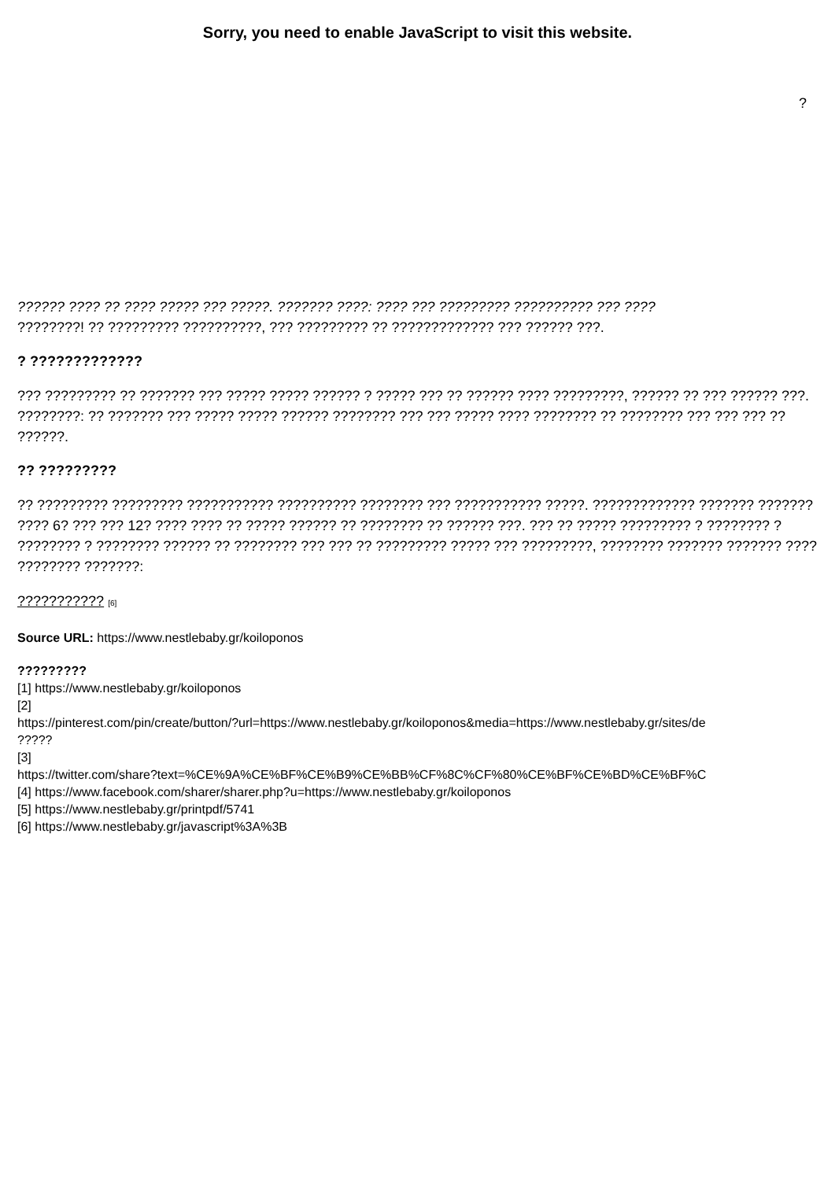Sorry, you need to enable JavaScript to visit this website.
?
?????? ???? ?? ???? ????? ??? ?????. ??????? ????: ???? ??? ????????? ?????????? ??? ????
????????! ?? ????????? ??????????, ??? ????????? ?? ????????????? ??? ?????? ???.
? ?????????????
??? ????????? ?? ??????? ??? ????? ????? ?????? ? ????? ??? ?? ?????? ???? ?????????, ?????? ?? ??? ?????? ???. ????????: ?? ??????? ??? ????? ????? ?????? ???????? ??? ??? ????? ???? ???????? ?? ???????? ??? ??? ??? ?? ??????.
?? ?????????
?? ????????? ????????? ??????????? ?????????? ???????? ??? ??????????? ?????. ????????????? ??????? ??????? ???? 6? ??? ??? 12? ???? ???? ?? ????? ?????? ?? ???????? ?? ?????? ???. ??? ?? ????? ????????? ? ???????? ? ???????? ? ???????? ?????? ?? ???????? ??? ??? ?? ????????? ????? ??? ?????????, ???????? ??????? ??????? ???? ???????? ???????:
??????????? [6]
Source URL: https://www.nestlebaby.gr/koiloponos
?????????
[1] https://www.nestlebaby.gr/koiloponos
[2]
https://pinterest.com/pin/create/button/?url=https://www.nestlebaby.gr/koiloponos&media=https://www.nestlebaby.gr/sites/de
?????
[3]
https://twitter.com/share?text=%CE%9A%CE%BF%CE%B9%CE%BB%CF%8C%CF%80%CE%BF%CE%BD%CE%BF%C
[4] https://www.facebook.com/sharer/sharer.php?u=https://www.nestlebaby.gr/koiloponos
[5] https://www.nestlebaby.gr/printpdf/5741
[6] https://www.nestlebaby.gr/javascript%3A%3B